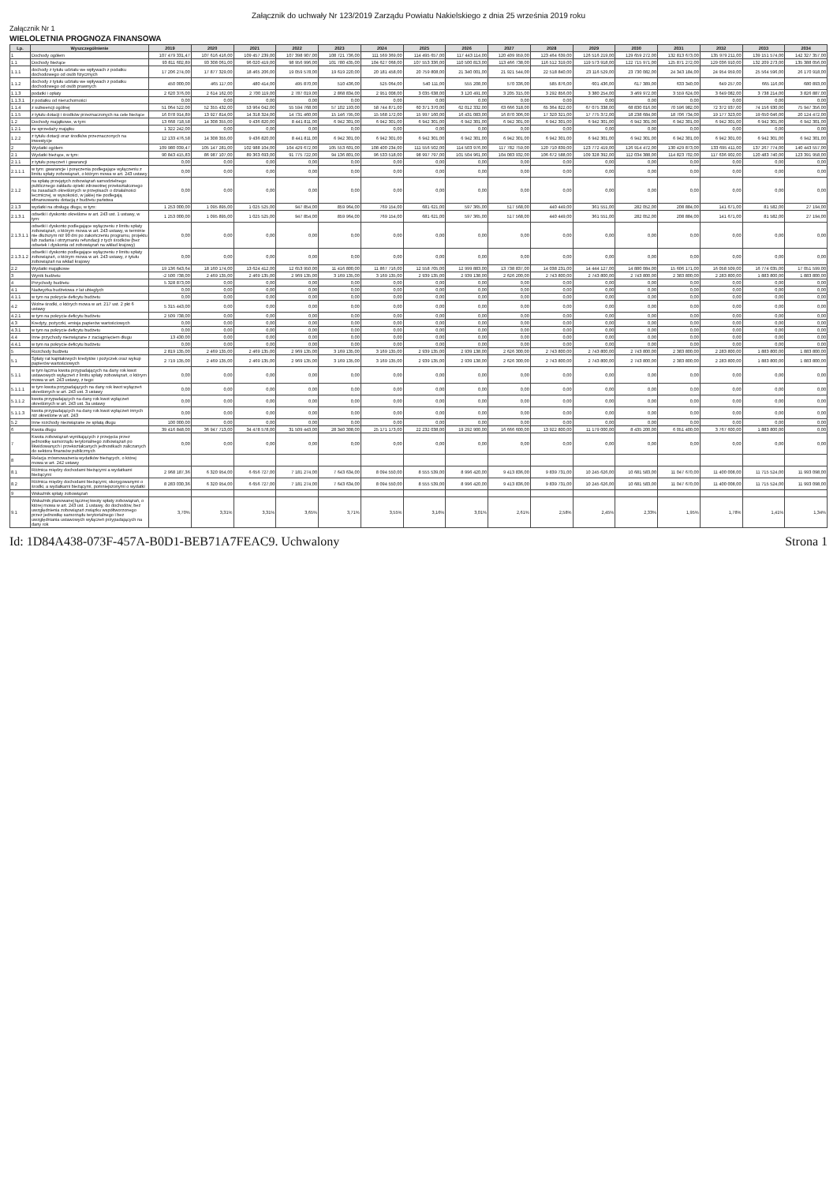Załącznik do uchwały Nr 123/2019 Zarządu Powiatu Nakielskiego z dnia 25 września 2019 roku
Załącznik Nr 1
WIELOLETNIA PROGNOZA FINANSOWA
| Lp. | Wyszczególnienie | 2019 | 2020 | 2021 | 2022 | 2023 | 2024 | 2025 | 2026 | 2027 | 2028 | 2029 | 2030 | 2031 | 2032 | 2033 | 2034 |
| --- | --- | --- | --- | --- | --- | --- | --- | --- | --- | --- | --- | --- | --- | --- | --- | --- | --- |
| 1 | Dochody ogółem | 107 479 331,47 | 107 616 416,00 | 109 457 239,00 | 107 398 907,00 | 108 721 736,00 | 111 569 369,00 | 114 495 657,00 | 117 443 114,00 | 120 409 959,00 | 123 464 639,00 | 126 516 219,00 | 129 659 272,00 | 132 813 673,00 | 135 979 211,00 | 139 151 574,00 | 142 327 357,00 |
| 1.1 | Dochody bieżące | 93 811 602,89 | 93 308 061,00 | 96 020 419,00 | 98 956 996,00 | 101 780 435,00 | 104 627 068,00 | 107 553 336,00 | 110 500 813,00 | 113 466 738,00 | 116 512 319,00 | 119 573 918,00 | 122 715 971,00 | 125 871 272,00 | 129 036 910,00 | 132 209 273,00 | 135 388 056,00 |
| 1.1.1 | dochody z tytułu udziału we wpływach z podatku dochodowego od osób fizycznych | 17 206 274,00 | 17 877 329,00 | 18 465 206,00 | 19 059 578,00 | 19 619 220,00 | 20 181 458,00 | 20 759 808,00 | 21 340 001,00 | 21 921 544,00 | 22 518 840,00 | 23 116 529,00 | 23 730 082,00 | 24 343 184,00 | 24 954 959,00 | 25 564 596,00 | 26 170 918,00 |
| 1.1.2 | dochody z tytułu udziału we wpływach z podatku dochodowego od osób prawnych | 450 000,00 | 465 117,00 | 480 414,00 | 495 870,00 | 510 436,00 | 525 064,00 | 540 111,00 | 555 208,00 | 570 336,00 | 585 876,00 | 601 436,00 | 617 389,00 | 633 340,00 | 649 257,00 | 665 116,00 | 680 893,00 |
| 1.1.3 | podatki i opłaty | 2 620 376,00 | 2 614 162,00 | 2 700 119,00 | 2 787 019,00 | 2 868 834,00 | 2 951 008,00 | 3 035 638,00 | 3 120 491,00 | 3 205 315,00 | 3 292 856,00 | 3 380 254,00 | 3 469 972,00 | 3 559 624,00 | 3 649 082,00 | 3 738 214,00 | 3 826 887,00 |
| 1.1.3.1 | z podatku od nieruchomości | 0,00 | 0,00 | 0,00 | 0,00 | 0,00 | 0,00 | 0,00 | 0,00 | 0,00 | 0,00 | 0,00 | 0,00 | 0,00 | 0,00 | 0,00 | 0,00 |
| 1.1.4 | z subwencji ogólnej | 51 064 522,00 | 52 355 432,00 | 53 964 042,00 | 55 594 768,00 | 57 102 193,00 | 58 744 871,00 | 60 371 370,00 | 62 012 332,00 | 63 666 318,00 | 65 364 822,00 | 67 075 338,00 | 68 830 016,00 | 70 596 982,00 | 72 372 937,00 | 74 156 930,00 | 75 947 356,00 |
| 1.1.5 | z tytułu dotacji i środków przeznaczonych na cele bieżące | 16 078 914,89 | 13 927 814,00 | 14 318 324,00 | 14 731 460,00 | 15 146 795,00 | 15 568 172,00 | 15 997 160,00 | 16 431 083,00 | 16 870 306,00 | 17 320 321,00 | 17 775 372,00 | 18 238 684,00 | 18 706 734,00 | 19 177 323,00 | 19 650 046,00 | 20 124 472,00 |
| 1.2 | Dochody majątkowe, w tym: | 13 668 718,58 | 14 308 355,00 | 9 436 820,00 | 8 441 811,00 | 6 942 301,00 | 6 942 301,00 | 6 942 301,00 | 6 942 301,00 | 6 942 301,00 | 6 942 301,00 | 6 942 301,00 | 6 942 301,00 | 6 942 301,00 | 6 942 301,00 | 6 942 301,00 | 6 942 301,00 |
| 1.2.1 | ze sprzedaży majątku | 1 322 242,00 | 0,00 | 0,00 | 0,00 | 0,00 | 0,00 | 0,00 | 0,00 | 0,00 | 0,00 | 0,00 | 0,00 | 0,00 | 0,00 | 0,00 | 0,00 |
| 1.2.2 | z tytułu dotacji oraz środków przeznaczonych na inwestycje | 12 133 476,58 | 14 308 355,00 | 9 436 820,00 | 8 441 811,00 | 6 942 301,00 | 6 942 301,00 | 6 942 301,00 | 6 942 301,00 | 6 942 301,00 | 6 942 301,00 | 6 942 301,00 | 6 942 301,00 | 6 942 301,00 | 6 942 301,00 | 6 942 301,00 | 6 942 301,00 |
| 2 | Wydatki ogółem | 109 980 039,47 | 105 147 281,00 | 102 988 104,00 | 104 429 672,00 | 105 553 601,00 | 108 400 234,00 | 111 556 502,00 | 114 503 976,00 | 117 782 759,00 | 120 710 839,00 | 123 772 419,00 | 126 914 472,00 | 130 429 873,00 | 133 695 411,00 | 137 267 774,00 | 140 443 557,00 |
| 2.1 | Wydatki bieżące, w tym: | 90 843 415,83 | 86 987 107,00 | 89 363 693,00 | 91 775 722,00 | 94 136 801,00 | 96 533 518,00 | 98 997 797,00 | 101 504 961,00 | 104 083 932,00 | 106 672 588,00 | 109 328 392,00 | 112 034 388,00 | 114 823 702,00 | 117 636 902,00 | 120 483 740,00 | 123 391 958,00 |
| 2.1.1 | z tytułu poręczeń i gwarancji | 0,00 | 0,00 | 0,00 | 0,00 | 0,00 | 0,00 | 0,00 | 0,00 | 0,00 | 0,00 | 0,00 | 0,00 | 0,00 | 0,00 | 0,00 | 0,00 |
| 2.1.1.1 | w tym: gwarancje i poręczenia podlegające wyłączeniu z limitu spłaty zobowiązań, o którym mowa w art. 243 ustawy | 0,00 | 0,00 | 0,00 | 0,00 | 0,00 | 0,00 | 0,00 | 0,00 | 0,00 | 0,00 | 0,00 | 0,00 | 0,00 | 0,00 | 0,00 | 0,00 |
| 2.1.2 | na spłatę przejętych zobowiązań samodzielnego publicznego zakładu opieki zdrowotnej przekształconego na zasadach określonych w przepisach o działalności leczniczej, w wysokości, w jakiej nie podlegają sfinansowaniu dotacją z budżetu państwa | 0,00 | 0,00 | 0,00 | 0,00 | 0,00 | 0,00 | 0,00 | 0,00 | 0,00 | 0,00 | 0,00 | 0,00 | 0,00 | 0,00 | 0,00 | 0,00 |
| 2.1.3 | wydatki na obsługę długu, w tym: | 1 253 000,00 | 1 095 895,00 | 1 025 525,00 | 947 854,00 | 859 964,00 | 769 154,00 | 681 621,00 | 597 365,00 | 517 568,00 | 440 449,00 | 361 551,00 | 282 052,00 | 208 884,00 | 141 671,00 | 81 582,00 | 27 194,00 |
| 2.1.3.1 | odsetki i dyskonto określone w art. 243 ust. 1 ustawy, w tym: | 1 253 000,00 | 1 095 895,00 | 1 025 525,00 | 947 854,00 | 859 964,00 | 769 154,00 | 681 621,00 | 597 365,00 | 517 568,00 | 440 449,00 | 361 551,00 | 282 052,00 | 208 884,00 | 141 671,00 | 81 582,00 | 27 194,00 |
| 2.1.3.1.1 | odsetki i dyskonto podlegające wyłączeniu z limitu spłaty zobowiązań, o którym mowa w art. 243 ustawy, w terminie nie dłuższym niż 90 dni po zakończeniu programu, projektu lub zadania i otrzymaniu refundacji z tych środków (bez odsetek i dyskonta od zobowiązań na wkład krajowy) | 0,00 | 0,00 | 0,00 | 0,00 | 0,00 | 0,00 | 0,00 | 0,00 | 0,00 | 0,00 | 0,00 | 0,00 | 0,00 | 0,00 | 0,00 | 0,00 |
| 2.1.3.1.2 | odsetki i dyskonto podlegające wyłączeniu z limitu spłaty zobowiązań, o którym mowa w art. 243 ustawy, z tytułu zobowiązań na wkład krajowy | 0,00 | 0,00 | 0,00 | 0,00 | 0,00 | 0,00 | 0,00 | 0,00 | 0,00 | 0,00 | 0,00 | 0,00 | 0,00 | 0,00 | 0,00 | 0,00 |
| 2.2 | Wydatki majątkowe | 19 136 643,64 | 18 160 174,00 | 13 624 412,00 | 12 653 950,00 | 11 416 800,00 | 11 867 716,00 | 12 558 705,00 | 12 999 883,00 | 13 738 837,00 | 14 038 231,00 | 14 444 127,00 | 14 880 084,00 | 15 606 171,00 | 16 058 509,00 | 16 774 035,00 | 17 051 599,00 |
| 3 | Wynik budżetu | -2 500 738,00 | 2 469 135,00 | 2 469 135,00 | 2 969 135,00 | 3 169 135,00 | 3 169 135,00 | 2 939 135,00 | 2 939 138,00 | 2 626 200,00 | 2 743 800,00 | 2 743 800,00 | 2 743 800,00 | 2 383 800,00 | 2 283 800,00 | 1 883 800,00 | 1 883 800,00 |
| 4 | Przychody budżetu | 5 328 873,00 | 0,00 | 0,00 | 0,00 | 0,00 | 0,00 | 0,00 | 0,00 | 0,00 | 0,00 | 0,00 | 0,00 | 0,00 | 0,00 | 0,00 | 0,00 |
| 4.1 | Nadwyżka budżetowa z lat ubiegłych | 0,00 | 0,00 | 0,00 | 0,00 | 0,00 | 0,00 | 0,00 | 0,00 | 0,00 | 0,00 | 0,00 | 0,00 | 0,00 | 0,00 | 0,00 | 0,00 |
| 4.1.1 | w tym na pokrycie deficytu budżetu | 0,00 | 0,00 | 0,00 | 0,00 | 0,00 | 0,00 | 0,00 | 0,00 | 0,00 | 0,00 | 0,00 | 0,00 | 0,00 | 0,00 | 0,00 | 0,00 |
| 4.2 | Wolne środki, o których mowa w art. 217 ust. 2 pkt 6 ustawy | 5 315 443,00 | 0,00 | 0,00 | 0,00 | 0,00 | 0,00 | 0,00 | 0,00 | 0,00 | 0,00 | 0,00 | 0,00 | 0,00 | 0,00 | 0,00 | 0,00 |
| 4.2.1 | w tym na pokrycie deficytu budżetu | 2 509 738,00 | 0,00 | 0,00 | 0,00 | 0,00 | 0,00 | 0,00 | 0,00 | 0,00 | 0,00 | 0,00 | 0,00 | 0,00 | 0,00 | 0,00 | 0,00 |
| 4.3 | Kredyty, pożyczki, emisja papierów wartościowych | 0,00 | 0,00 | 0,00 | 0,00 | 0,00 | 0,00 | 0,00 | 0,00 | 0,00 | 0,00 | 0,00 | 0,00 | 0,00 | 0,00 | 0,00 | 0,00 |
| 4.3.1 | w tym na pokrycie deficytu budżetu | 0,00 | 0,00 | 0,00 | 0,00 | 0,00 | 0,00 | 0,00 | 0,00 | 0,00 | 0,00 | 0,00 | 0,00 | 0,00 | 0,00 | 0,00 | 0,00 |
| 4.4 | Inne przychody niezwiązane z zaciągnięciem długu | 13 430,00 | 0,00 | 0,00 | 0,00 | 0,00 | 0,00 | 0,00 | 0,00 | 0,00 | 0,00 | 0,00 | 0,00 | 0,00 | 0,00 | 0,00 | 0,00 |
| 4.4.1 | w tym na pokrycie deficytu budżetu | 0,00 | 0,00 | 0,00 | 0,00 | 0,00 | 0,00 | 0,00 | 0,00 | 0,00 | 0,00 | 0,00 | 0,00 | 0,00 | 0,00 | 0,00 | 0,00 |
| 5 | Rozchody budżetu | 2 819 135,00 | 2 469 135,00 | 2 469 135,00 | 2 969 135,00 | 3 169 135,00 | 3 169 135,00 | 2 939 135,00 | 2 939 138,00 | 2 626 300,00 | 2 743 800,00 | 2 743 800,00 | 2 743 800,00 | 2 383 800,00 | 2 283 800,00 | 1 883 800,00 | 1 883 800,00 |
| 5.1 | Spłaty rat kapitałowych kredytów i pożyczek oraz wykup papierów wartościowych | 2 719 135,00 | 2 469 135,00 | 2 469 135,00 | 2 969 135,00 | 3 169 135,00 | 3 169 135,00 | 2 939 135,00 | 2 939 138,00 | 2 626 300,00 | 2 743 800,00 | 2 743 800,00 | 2 743 800,00 | 2 383 800,00 | 2 283 800,00 | 1 883 800,00 | 1 883 800,00 |
| 5.1.1 | w tym łączna kwota przypadających na dany rok kwot ustawowych wyłączeń z limitu spłaty zobowiązań, o którym mowa w art. 243 ustawy, z tego: | 0,00 | 0,00 | 0,00 | 0,00 | 0,00 | 0,00 | 0,00 | 0,00 | 0,00 | 0,00 | 0,00 | 0,00 | 0,00 | 0,00 | 0,00 | 0,00 |
| 5.1.1.1 | w tym kwota przypadających na dany rok kwot wyłączeń określonych w art. 243 ust. 3 ustawy | 0,00 | 0,00 | 0,00 | 0,00 | 0,00 | 0,00 | 0,00 | 0,00 | 0,00 | 0,00 | 0,00 | 0,00 | 0,00 | 0,00 | 0,00 | 0,00 |
| 5.1.1.2 | kwota przypadających na dany rok kwot wyłączeń określonych w art. 243 ust. 3a ustawy | 0,00 | 0,00 | 0,00 | 0,00 | 0,00 | 0,00 | 0,00 | 0,00 | 0,00 | 0,00 | 0,00 | 0,00 | 0,00 | 0,00 | 0,00 | 0,00 |
| 5.1.1.3 | kwota przypadających na dany rok kwot wyłączeń innych niż określone w art. 243 | 0,00 | 0,00 | 0,00 | 0,00 | 0,00 | 0,00 | 0,00 | 0,00 | 0,00 | 0,00 | 0,00 | 0,00 | 0,00 | 0,00 | 0,00 | 0,00 |
| 5.2 | Inne rozchody niezwiązane ze spłatą długu | 100 000,00 | 0,00 | 0,00 | 0,00 | 0,00 | 0,00 | 0,00 | 0,00 | 0,00 | 0,00 | 0,00 | 0,00 | 0,00 | 0,00 | 0,00 | 0,00 |
| 6 | Kwota długu | 39 416 848,00 | 36 947 713,00 | 34 478 578,00 | 31 509 443,00 | 28 340 308,00 | 25 171 173,00 | 22 232 038,00 | 19 292 900,00 | 16 666 600,00 | 13 922 800,00 | 11 179 000,00 | 8 435 200,00 | 6 051 400,00 | 3 767 600,00 | 1 883 800,00 | 0,00 |
| 7 | Kwota zobowiązań wynikających z przejęcia przez jednostkę samorządu terytorialnego zobowiązań po likwidowanych i przekształcanych jednostkach zaliczanych do sektora finansów publicznych | 0,00 | 0,00 | 0,00 | 0,00 | 0,00 | 0,00 | 0,00 | 0,00 | 0,00 | 0,00 | 0,00 | 0,00 | 0,00 | 0,00 | 0,00 | 0,00 |
| 8 | Relacja zrównoważenia wydatków bieżących, o której mowa w art. 242 ustawy | | | | | | | | | | | | | | | | |
| 8.1 | Różnica między dochodami bieżącymi a wydatkami bieżącymi | 2 968 187,36 | 6 320 954,00 | 6 656 727,00 | 7 181 274,00 | 7 643 634,00 | 8 094 550,00 | 8 555 539,00 | 8 996 420,00 | 9 413 836,00 | 9 839 731,00 | 10 245 626,00 | 10 681 583,00 | 11 047 670,00 | 11 400 008,00 | 11 715 524,00 | 11 993 098,00 |
| 8.2 | Różnica między dochodami bieżącymi, skorygowanymi o środki, a wydatkami bieżącymi, pomniejszonymi o wydatki | 8 283 030,36 | 6 320 954,00 | 6 656 727,00 | 7 181 274,00 | 7 643 634,00 | 8 094 550,00 | 8 555 539,00 | 8 996 420,00 | 9 413 836,00 | 9 839 731,00 | 10 245 626,00 | 10 681 583,00 | 11 047 670,00 | 11 400 008,00 | 11 715 524,00 | 11 993 098,00 |
| 9 | Wskaźnik spłaty zobowiązań | | | | | | | | | | | | | | | | |
| 9.1 | Wskaźnik planowanej łącznej kwoty spłaty zobowiązań, o której mowa w art. 243 ust. 1 ustawy, do dochodów, bez uwzględnienia zobowiązań związku współtworzonego przez jednostkę samorządu terytorialnego i bez uwzględniania ustawowych wyłączeń przypadających na dany rok | 3,70% | 3,31% | 3,31% | 3,65% | 3,71% | 3,55% | 3,16% | 3,01% | 2,61% | 2,58% | 2,45% | 2,33% | 1,95% | 1,78% | 1,41% | 1,34% |
Id: 1D84A438-073F-457A-B0D1-BEB71A7FEAC9. Uchwalony Strona 1